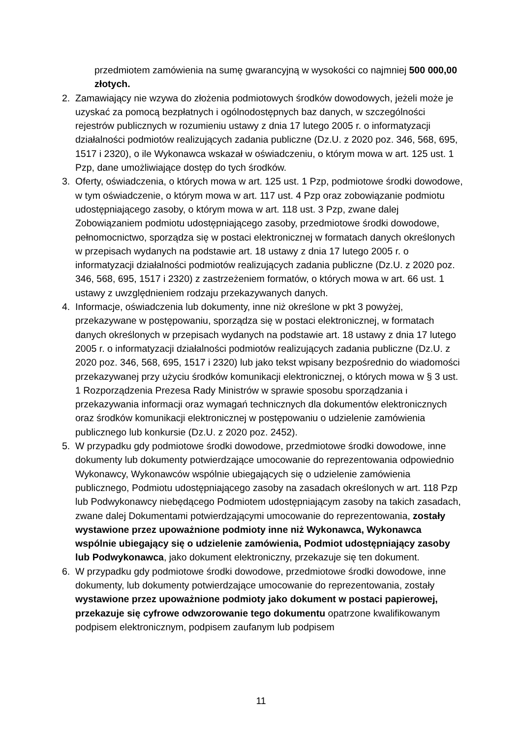przedmiotem zamówienia na sumę gwarancyjną w wysokości co najmniej 500 000,00 złotych.
2. Zamawiający nie wzywa do złożenia podmiotowych środków dowodowych, jeżeli może je uzyskać za pomocą bezpłatnych i ogólnodostępnych baz danych, w szczególności rejestrów publicznych w rozumieniu ustawy z dnia 17 lutego 2005 r. o informatyzacji działalności podmiotów realizujących zadania publiczne (Dz.U. z 2020 poz. 346, 568, 695, 1517 i 2320), o ile Wykonawca wskazał w oświadczeniu, o którym mowa w art. 125 ust. 1 Pzp, dane umożliwiające dostęp do tych środków.
3. Oferty, oświadczenia, o których mowa w art. 125 ust. 1 Pzp, podmiotowe środki dowodowe, w tym oświadczenie, o którym mowa w art. 117 ust. 4 Pzp oraz zobowiązanie podmiotu udostępniającego zasoby, o którym mowa w art. 118 ust. 3 Pzp, zwane dalej Zobowiązaniem podmiotu udostępniającego zasoby, przedmiotowe środki dowodowe, pełnomocnictwo, sporządza się w postaci elektronicznej w formatach danych określonych w przepisach wydanych na podstawie art. 18 ustawy z dnia 17 lutego 2005 r. o informatyzacji działalności podmiotów realizujących zadania publiczne (Dz.U. z 2020 poz. 346, 568, 695, 1517 i 2320) z zastrzeżeniem formatów, o których mowa w art. 66 ust. 1 ustawy z uwzględnieniem rodzaju przekazywanych danych.
4. Informacje, oświadczenia lub dokumenty, inne niż określone w pkt 3 powyżej, przekazywane w postępowaniu, sporządza się w postaci elektronicznej, w formatach danych określonych w przepisach wydanych na podstawie art. 18 ustawy z dnia 17 lutego 2005 r. o informatyzacji działalności podmiotów realizujących zadania publiczne (Dz.U. z 2020 poz. 346, 568, 695, 1517 i 2320) lub jako tekst wpisany bezpośrednio do wiadomości przekazywanej przy użyciu środków komunikacji elektronicznej, o których mowa w § 3 ust. 1 Rozporządzenia Prezesa Rady Ministrów w sprawie sposobu sporządzania i przekazywania informacji oraz wymagań technicznych dla dokumentów elektronicznych oraz środków komunikacji elektronicznej w postępowaniu o udzielenie zamówienia publicznego lub konkursie (Dz.U. z 2020 poz. 2452).
5. W przypadku gdy podmiotowe środki dowodowe, przedmiotowe środki dowodowe, inne dokumenty lub dokumenty potwierdzające umocowanie do reprezentowania odpowiednio Wykonawcy, Wykonawców wspólnie ubiegających się o udzielenie zamówienia publicznego, Podmiotu udostępniającego zasoby na zasadach określonych w art. 118 Pzp lub Podwykonawcy niebędącego Podmiotem udostępniającym zasoby na takich zasadach, zwane dalej Dokumentami potwierdzającymi umocowanie do reprezentowania, zostały wystawione przez upoważnione podmioty inne niż Wykonawca, Wykonawca wspólnie ubiegający się o udzielenie zamówienia, Podmiot udostępniający zasoby lub Podwykonawca, jako dokument elektroniczny, przekazuje się ten dokument.
6. W przypadku gdy podmiotowe środki dowodowe, przedmiotowe środki dowodowe, inne dokumenty, lub dokumenty potwierdzające umocowanie do reprezentowania, zostały wystawione przez upoważnione podmioty jako dokument w postaci papierowej, przekazuje się cyfrowe odwzorowanie tego dokumentu opatrzone kwalifikowanym podpisem elektronicznym, podpisem zaufanym lub podpisem
11